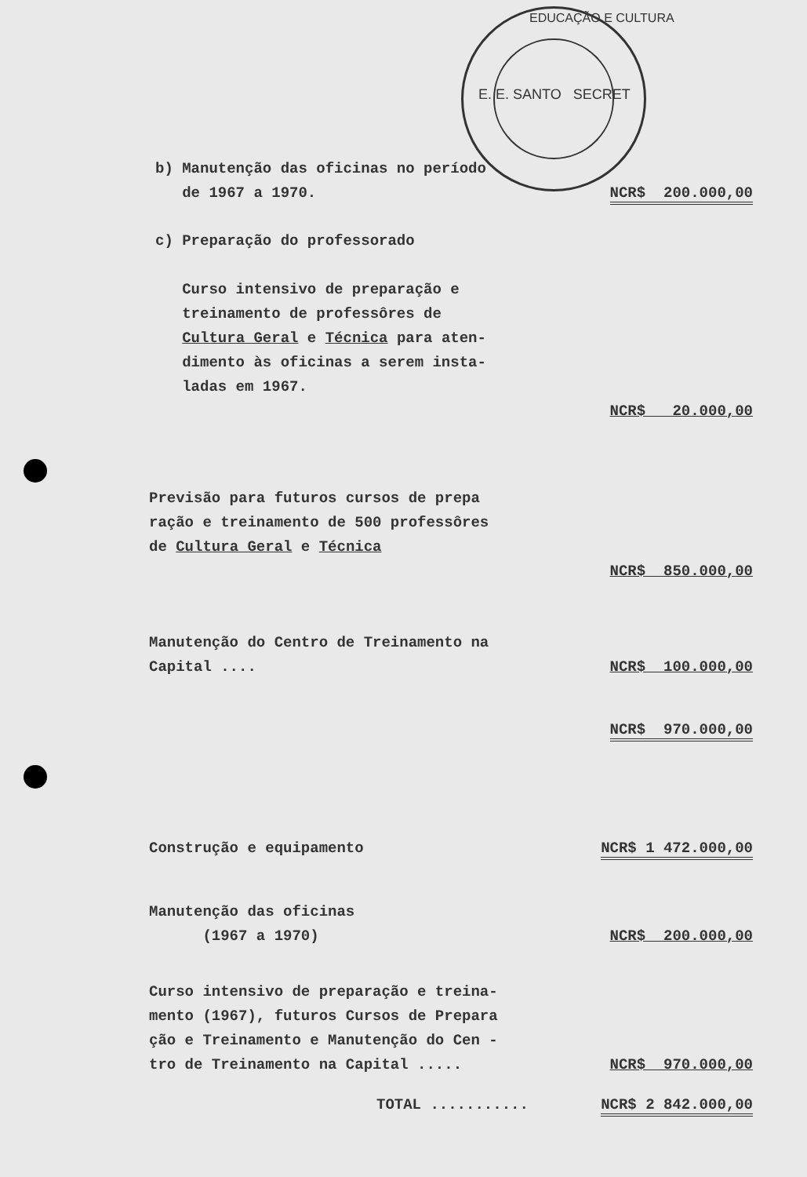EDUCAÇÃO E CULTURA
E. E. SANTO SECRET
| b) Manutenção das oficinas no período de 1967 a 1970. | NCR$ 200.000,00 |
| c) Preparação do professorado Curso intensivo de preparação e treinamento de professôres de Cultura Geral e Técnica para aten- dimento às oficinas a serem insta- ladas em 1967. | NCR$ 20.000,00 |
| Previsão para futuros cursos de prepa ração e treinamento de 500 professôres de Cultura Geral e Técnica | NCR$ 850.000,00 |
| Manutenção do Centro de Treinamento na Capital .... | NCR$ 100.000,00 |
| | NCR$ 970.000,00 |
| Construção e equipamento | NCR$ 1 472.000,00 |
| Manutenção das oficinas (1967 a 1970) | NCR$ 200.000,00 |
| Curso intensivo de preparação e treina- mento (1967), futuros Cursos de Prepara ção e Treinamento e Manutenção do Cen - tro de Treinamento na Capital ..... | NCR$ 970.000,00 |
| TOTAL ........... | NCR$ 2 842.000,00 |